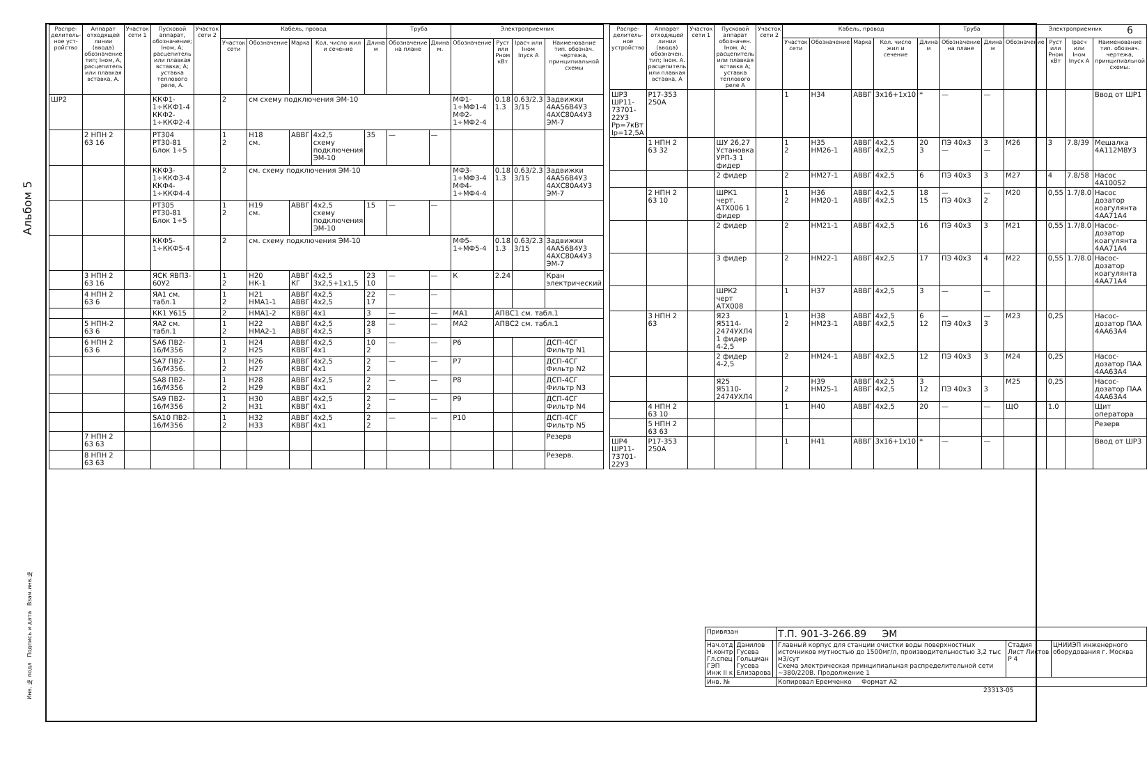6
Альбом 5
| Распре-делитель-ное уст-ройство | Аппарат отходящей линии (ввода) обозначение тип; Iном, А, расцепитель или плавкая вставка, А. | Участок сети 1 | Пусковой аппарат, обозначение; Iном, А; расцепитель или плавкая вставка; А; уставка теплового реле, А. | Участок сети 2 | Кабель, провод | | | | | Труба | | Электроприемник | | | |
| --- | --- | --- | --- | --- | --- | --- | --- | --- | --- | --- | --- | --- | --- | --- | --- |
| | | | | | Участок сети | Обозначение | Марка | Кол, число жил и сечение | Длина м | Обозначение на плане | Длина м. | Обозначение | Руст или Рном кВт | Iрасч или Iном Iпуск А | Наименование тип. обознач. чертежа, принципиальной схемы |
| ШР2 | | | ККФ1-1÷ККФ1-4 ККФ2-1÷ККФ2-4 | | 2 | см схему подключения ЭМ-10 | | | | | | МФ1-1÷МФ1-4 МФ2-1÷МФ2-4 | 0.18 1.3 | 0.63/2.3 3/15 | Задвижки 4АА56В4У3 4АХС80А4У3 ЭМ-7 |
| | 2 НПН 2 63 16 | | РТ304 РТ30-81 Блок 1÷5 | | 1 2 | Н18 см. | АВВГ | 4x2,5 схему подключения ЭМ-10 | 35 | — | — | | | | |
| | | | ККФ3-1÷ККФ3-4 ККФ4-1÷ККФ4-4 | | 2 | см. схему подключения ЭМ-10 | | | | | | МФ3-1÷МФ3-4 МФ4-1÷МФ4-4 | 0.18 1.3 | 0.63/2.3 3/15 | Задвижки 4АА56В4У3 4АХС80А4У3 ЭМ-7 |
| | | | РТ305 РТ30-81 Блок 1÷5 | | 1 2 | Н19 см. | АВВГ | 4x2,5 схему подключения ЭМ-10 | 15 | — | — | | | | |
| | | | ККФ5-1÷ККФ5-4 | | 2 | см. схему подключения ЭМ-10 | | | | | | МФ5-1÷МФ5-4 | 0.18 1.3 | 0.63/2.3 3/15 | Задвижки 4АА56В4У3 4АХС80А4У3 ЭМ-7 |
| | 3 НПН 2 63 16 | | ЯСК ЯВП3-60У2 | | 1 2 | Н20 НК-1 | АВВГ КГ | 4x2,5 3x2,5+1x1,5 | 23 10 | — | — | К | 2.24 | | Кран электрический |
| | 4 НПН 2 63 6 | | ЯА1 см. табл.1 | | 1 2 | Н21 НМА1-1 | АВВГ АВВГ | 4x2,5 4x2,5 | 22 17 | — | — | | | | |
| | | | КК1 У615 | | 2 | НМА1-2 | КВВГ | 4x1 | 3 | — | — | МА1 | АПВС1 см. табл.1 | | |
| | 5 НПН-2 63 6 | | ЯА2 см. табл.1 | | 1 2 | Н22 НМА2-1 | АВВГ АВВГ | 4x2,5 4x2,5 | 28 3 | — | — | МА2 | АПВС2 см. табл.1 | | |
| | 6 НПН 2 63 6 | | SA6 ПВ2-16/М356 | | 1 2 | Н24 Н25 | АВВГ КВВГ | 4x2,5 4x1 | 10 2 | — | — | Р6 | | | ДСП-4СГ Фильтр N1 |
| | | | SA7 ПВ2-16/М356. | | 1 2 | Н26 Н27 | АВВГ КВВГ | 4x2,5 4x1 | 2 2 | — | — | Р7 | | | ДСП-4СГ Фильтр N2 |
| | | | SA8 ПВ2-16/М356 | | 1 2 | Н28 Н29 | АВВГ КВВГ | 4x2,5 4x1 | 2 2 | — | — | Р8 | | | ДСП-4СГ Фильтр N3 |
| | | | SA9 ПВ2-16/М356 | | 1 2 | Н30 Н31 | АВВГ КВВГ | 4x2,5 4x1 | 2 2 | — | — | Р9 | | | ДСП-4СГ Фильтр N4 |
| | | | SA10 ПВ2-16/М356 | | 1 2 | Н32 Н33 | АВВГ КВВГ | 4x2,5 4x1 | 2 2 | — | — | Р10 | | | ДСП-4СГ Фильтр N5 |
| | 7 НПН 2 63 63 | | | | | | | | | | | | | | Резерв |
| | 8 НПН 2 63 63 | | | | | | | | | | | | | | Резерв. |
| Распре-делитель-ное устройство | Аппарат отходящей линии (ввода) обозначен. тип; Iном. А. расцепитель или плавкая вставка, А | Участок сети 1 | Пусковой аппарат обозначен. Iном. А; расцепитель или плавкая вставка А; уставка теплового реле А | Участок сети 2 | Кабель, провод | | | | | Труба | | Электроприемник | | | |
| --- | --- | --- | --- | --- | --- | --- | --- | --- | --- | --- | --- | --- | --- | --- | --- |
| | | | | | Участок сети | Обозначение | Марка | Кол. число жил и сечение | Длина м | Обозначение на плане | Длина м | Обозначение | Руст или Рном кВт | Iрасч или Iном Iпуск А | Наименование тип. обознач. чертежа, принципиальной схемы. |
| ШР3 ШР11-73701-22У3 Рр=7кВт Iр=12,5А | Р17-353 250А | | | | 1 | Н34 | АВВГ | 3x16+1x10 | * | — | — | | | | Ввод от ШР1 |
| | 1 НПН 2 63 32 | | ШУ 26,27 Установка УРП-3 1 фидер | | 1 2 | Н35 НМ26-1 | АВВГ АВВГ | 4x2,5 4x2,5 | 20 3 | ПЭ 40x3 — | 3 — | М26 | 3 | 7.8/39 | Мешалка 4А112М8У3 |
| | | | 2 фидер | | 2 | НМ27-1 | АВВГ | 4x2,5 | 6 | ПЭ 40x3 | 3 | М27 | 4 | 7.8/58 | Насос 4А100S2 |
| | 2 НПН 2 63 10 | | ШРК1 черт. АТХ006 1 фидер | | 1 2 | Н36 НМ20-1 | АВВГ АВВГ | 4x2,5 4x2,5 | 18 15 | — ПЭ 40x3 | — 2 | М20 | 0,55 | 1.7/8.0 | Насос дозатор коагулянта 4АА71А4 |
| | | | 2 фидер | | 2 | НМ21-1 | АВВГ | 4x2,5 | 16 | ПЭ 40x3 | 3 | М21 | 0,55 | 1.7/8.0 | Насос-дозатор коагулянта 4АА71А4 |
| | | | 3 фидер | | 2 | НМ22-1 | АВВГ | 4x2,5 | 17 | ПЭ 40x3 | 4 | М22 | 0,55 | 1.7/8.0 | Насос-дозатор коагулянта 4АА71А4 |
| | | | ШРК2 черт АТХ008 | | 1 | Н37 | АВВГ | 4x2,5 | 3 | — | — | | | | |
| | 3 НПН 2 63 | | Я23 Я5114-2474УХЛ4 1 фидер 4-2,5 | | 1 2 | Н38 НМ23-1 | АВВГ АВВГ | 4x2,5 4x2,5 | 6 12 | — ПЭ 40x3 | — 3 | М23 | 0,25 | | Насос-дозатор ПАА 4АА63А4 |
| | | | 2 фидер 4-2,5 | | 2 | НМ24-1 | АВВГ | 4x2,5 | 12 | ПЭ 40x3 | 3 | М24 | 0,25 | | Насос-дозатор ПАА 4АА63А4 |
| | | | Я25 Я5110-2474УХЛ4 | | 2 | Н39 НМ25-1 | АВВГ АВВГ | 4x2,5 4x2,5 | 3 12 | ПЭ 40x3 | 3 | М25 | 0,25 | | Насос-дозатор ПАА 4АА63А4 |
| | 4 НПН 2 63 10 | | | | 1 | Н40 | АВВГ | 4x2,5 | 20 | — | — | ЩО | 1.0 | | Щит оператора |
| | 5 НПН 2 63 63 | | | | | | | | | | | | | | Резерв |
| ШР4 ШР11-73701-22У3 | Р17-353 250А | | | | 1 | Н41 | АВВГ | 3x16+1x10 | * | — | — | | | | Ввод от ШР3 |
| Привязан | | | Т.П. 901-3-266.89 ЭМ | | |
| Нач.отд Н.контр Гл.спец ГЭП Инж II к | Данилов Гусева Гольцман Гусева Елизарова | | Главный корпус для станции очистки воды поверхностных источников мутностью до 1500мг/л, производительностью 3,2 тыс м3/сут Схема электрическая принципиальная распределительной сети ~380/220В. Продолжение 1 | Стадия Лист Листов Р 4 | ЦНИИЭП инженерного оборудования г. Москва |
| Инв. № | | | Копировал Еремченко Формат А2 | | |
23313-05
Инв. № подл Подпись и дата Взам.инв.№